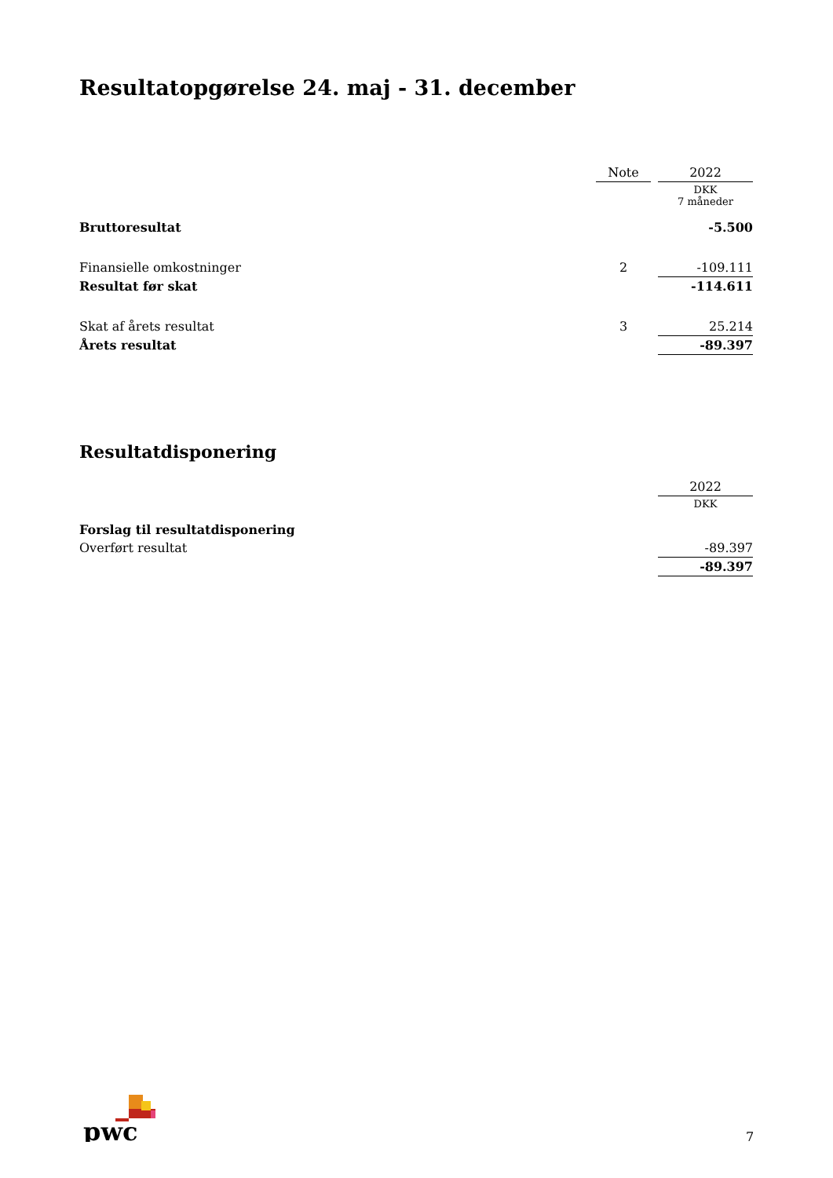Resultatopgørelse 24. maj - 31. december
| | Note | | 2022 |
| --- | --- | --- | --- |
| | | | DKK 7 måneder |
| Bruttoresultat | | | -5.500 |
| Finansielle omkostninger | 2 | | -109.111 |
| Resultat før skat | | | -114.611 |
| Skat af årets resultat | 3 | | 25.214 |
| Årets resultat | | | -89.397 |
Resultatdisponering
| | 2022 |
| --- | --- |
| | DKK |
| Forslag til resultatdisponering | |
| Overført resultat | -89.397 |
| | -89.397 |
pwc
7